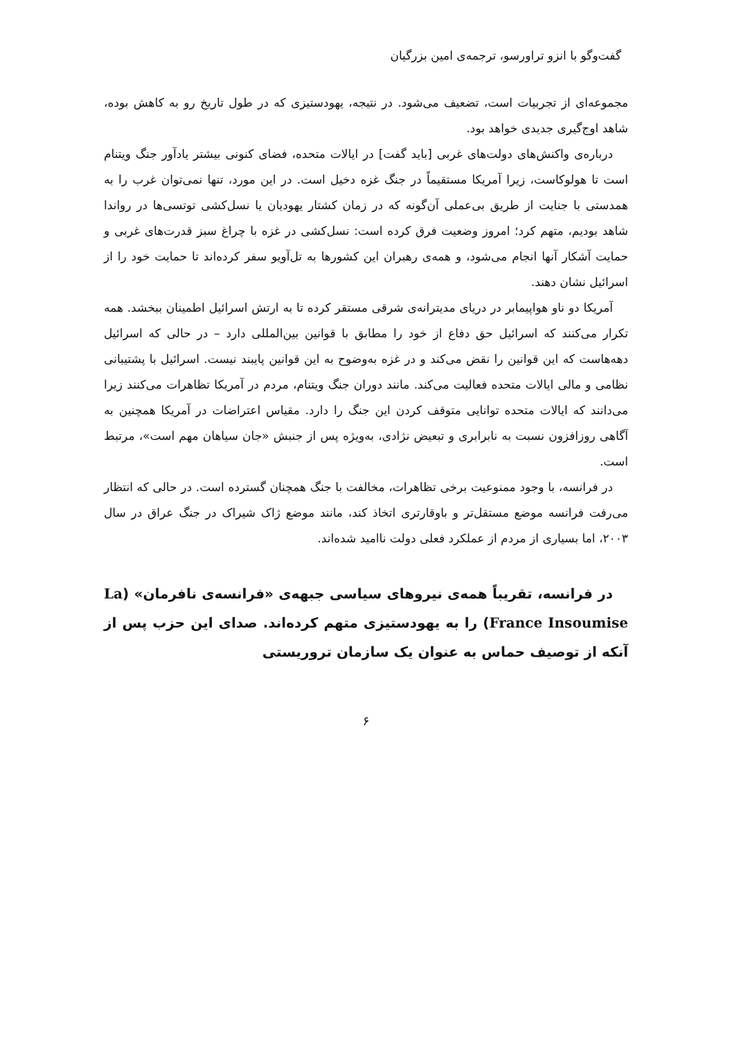گفت‌وگو با انزو تراورسو، ترجمه‌ی امین بزرگیان
مجموعه‌ای از تجربیات است، تضعیف می‌شود. در نتیجه، یهودستیزی که در طول تاریخ رو به کاهش بوده، شاهد اوج‌گیری جدیدی خواهد بود.
درباره‌ی واکنش‌های دولت‌های غربی [باید گفت] در ایالات متحده، فضای کنونی بیشتر یادآور جنگ ویتنام است تا هولوکاست، زیرا آمریکا مستقیماً در جنگ غزه دخیل است. در این مورد، تنها نمی‌توان غرب را به همدستی با جنایت از طریق بی‌عملی آن‌گونه که در زمان کشتار یهودیان یا نسل‌کشی توتسی‌ها در رواندا شاهد بودیم، متهم کرد؛ امروز وضعیت فرق کرده است: نسل‌کشی در غزه با چراغ سبز قدرت‌های غربی و حمایت آشکار آنها انجام می‌شود، و همه‌ی رهبران این کشورها به تل‌آویو سفر کرده‌اند تا حمایت خود را از اسرائیل نشان دهند.
آمریکا دو ناو هواپیمابر در دریای مدیترانه‌ی شرقی مستقر کرده تا به ارتش اسرائیل اطمینان ببخشد. همه تکرار می‌کنند که اسرائیل حق دفاع از خود را مطابق با قوانین بین‌المللی دارد – در حالی که اسرائیل دهه‌هاست که این قوانین را نقض می‌کند و در غزه به‌وضوح به این قوانین پایبند نیست. اسرائیل با پشتیبانی نظامی و مالی ایالات متحده فعالیت می‌کند. مانند دوران جنگ ویتنام، مردم در آمریکا تظاهرات می‌کنند زیرا می‌دانند که ایالات متحده توانایی متوقف کردن این جنگ را دارد. مقیاس اعتراضات در آمریکا همچنین به آگاهی روزافزون نسبت به نابرابری و تبعیض نژادی، به‌ویژه پس از جنبش «جان سیاهان مهم است»، مرتبط است.
در فرانسه، با وجود ممنوعیت برخی تظاهرات، مخالفت با جنگ همچنان گسترده است. در حالی که انتظار می‌رفت فرانسه موضع مستقل‌تر و باوقارتری اتخاذ کند، مانند موضع ژاک شیراک در جنگ عراق در سال ۲۰۰۳، اما بسیاری از مردم از عملکرد فعلی دولت ناامید شده‌اند.
در فرانسه، تقریباً همه‌ی نیروهای سیاسی جبهه‌ی «فرانسه‌ی نافرمان» (La France Insoumise) را به یهودستیزی متهم کرده‌اند. صدای این حزب پس از آنکه از توصیف حماس به عنوان یک سازمان تروریستی
۶